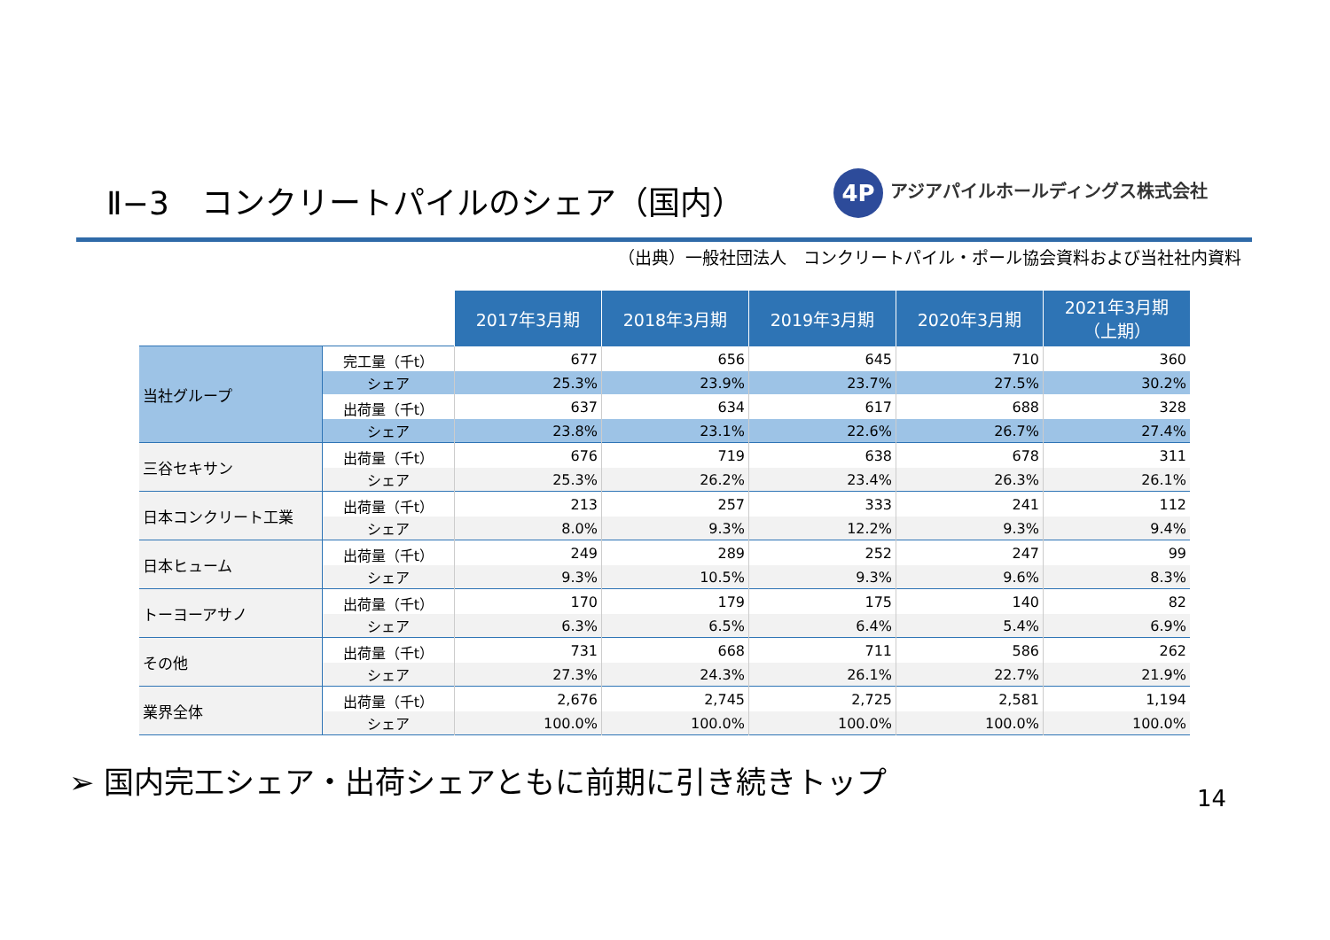Ⅱ−3　コンクリートパイルのシェア（国内）
4P アジアパイルホールディングス株式会社
（出典）一般社団法人　コンクリートパイル・ポール協会資料および当社社内資料
| | | 2017年3月期 | 2018年3月期 | 2019年3月期 | 2020年3月期 | 2021年3月期 （上期） |
| 当社グループ | 完工量（千t） | 677 | 656 | 645 | 710 | 360 |
| | シェア | 25.3% | 23.9% | 23.7% | 27.5% | 30.2% |
| | 出荷量（千t） | 637 | 634 | 617 | 688 | 328 |
| | シェア | 23.8% | 23.1% | 22.6% | 26.7% | 27.4% |
| 三谷セキサン | 出荷量（千t） | 676 | 719 | 638 | 678 | 311 |
| | シェア | 25.3% | 26.2% | 23.4% | 26.3% | 26.1% |
| 日本コンクリート工業 | 出荷量（千t） | 213 | 257 | 333 | 241 | 112 |
| | シェア | 8.0% | 9.3% | 12.2% | 9.3% | 9.4% |
| 日本ヒューム | 出荷量（千t） | 249 | 289 | 252 | 247 | 99 |
| | シェア | 9.3% | 10.5% | 9.3% | 9.6% | 8.3% |
| トーヨーアサノ | 出荷量（千t） | 170 | 179 | 175 | 140 | 82 |
| | シェア | 6.3% | 6.5% | 6.4% | 5.4% | 6.9% |
| その他 | 出荷量（千t） | 731 | 668 | 711 | 586 | 262 |
| | シェア | 27.3% | 24.3% | 26.1% | 22.7% | 21.9% |
| 業界全体 | 出荷量（千t） | 2,676 | 2,745 | 2,725 | 2,581 | 1,194 |
| | シェア | 100.0% | 100.0% | 100.0% | 100.0% | 100.0% |
➢ 国内完工シェア・出荷シェアともに前期に引き続きトップ
14